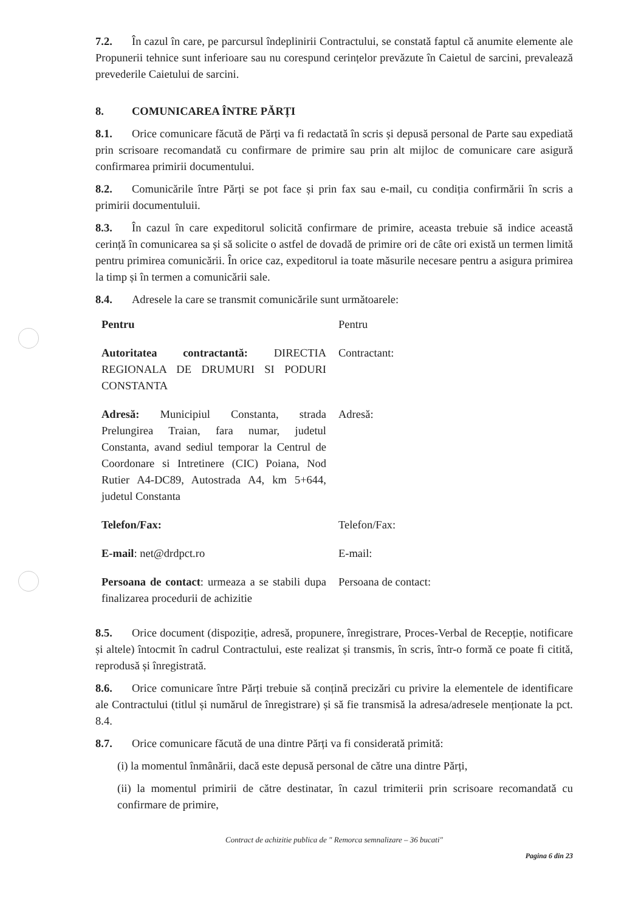7.2. În cazul în care, pe parcursul îndeplinirii Contractului, se constată faptul că anumite elemente ale Propunerii tehnice sunt inferioare sau nu corespund cerințelor prevăzute în Caietul de sarcini, prevalează prevederile Caietului de sarcini.
8. COMUNICAREA ÎNTRE PĂRȚI
8.1. Orice comunicare făcută de Părți va fi redactată în scris și depusă personal de Parte sau expediată prin scrisoare recomandată cu confirmare de primire sau prin alt mijloc de comunicare care asigură confirmarea primirii documentului.
8.2. Comunicările între Părți se pot face și prin fax sau e-mail, cu condiția confirmării în scris a primirii documentuluii.
8.3. În cazul în care expeditorul solicită confirmare de primire, aceasta trebuie să indice această cerință în comunicarea sa și să solicite o astfel de dovadă de primire ori de câte ori există un termen limită pentru primirea comunicării. În orice caz, expeditorul ia toate măsurile necesare pentru a asigura primirea la timp și în termen a comunicării sale.
8.4. Adresele la care se transmit comunicările sunt următoarele:
| Pentru | Pentru |
| Autoritatea contractantă: DIRECTIA REGIONALA DE DRUMURI SI PODURI CONSTANTA | Contractant: |
| Adresă: Municipiul Constanta, strada Prelungirea Traian, fara numar, judetul Constanta, avand sediul temporar la Centrul de Coordonare si Intretinere (CIC) Poiana, Nod Rutier A4-DC89, Autostrada A4, km 5+644, judetul Constanta | Adresă: |
| Telefon/Fax: | Telefon/Fax: |
| E-mail : net@drdpct.ro | E-mail: |
| Persoana de contact : urmeaza a se stabili dupa finalizarea procedurii de achizitie | Persoana de contact: |
8.5. Orice document (dispoziție, adresă, propunere, înregistrare, Proces-Verbal de Recepție, notificare și altele) întocmit în cadrul Contractului, este realizat și transmis, în scris, într-o formă ce poate fi citită, reprodusă și înregistrată.
8.6. Orice comunicare între Părți trebuie să conțină precizări cu privire la elementele de identificare ale Contractului (titlul și numărul de înregistrare) și să fie transmisă la adresa/adresele menționate la pct. 8.4.
8.7. Orice comunicare făcută de una dintre Părți va fi considerată primită:
(i) la momentul înmânării, dacă este depusă personal de către una dintre Părți,
(ii) la momentul primirii de către destinatar, în cazul trimiterii prin scrisoare recomandată cu confirmare de primire,
Contract de achizitie publica de " Remorca semnalizare – 36 bucati"
Pagina 6 din 23